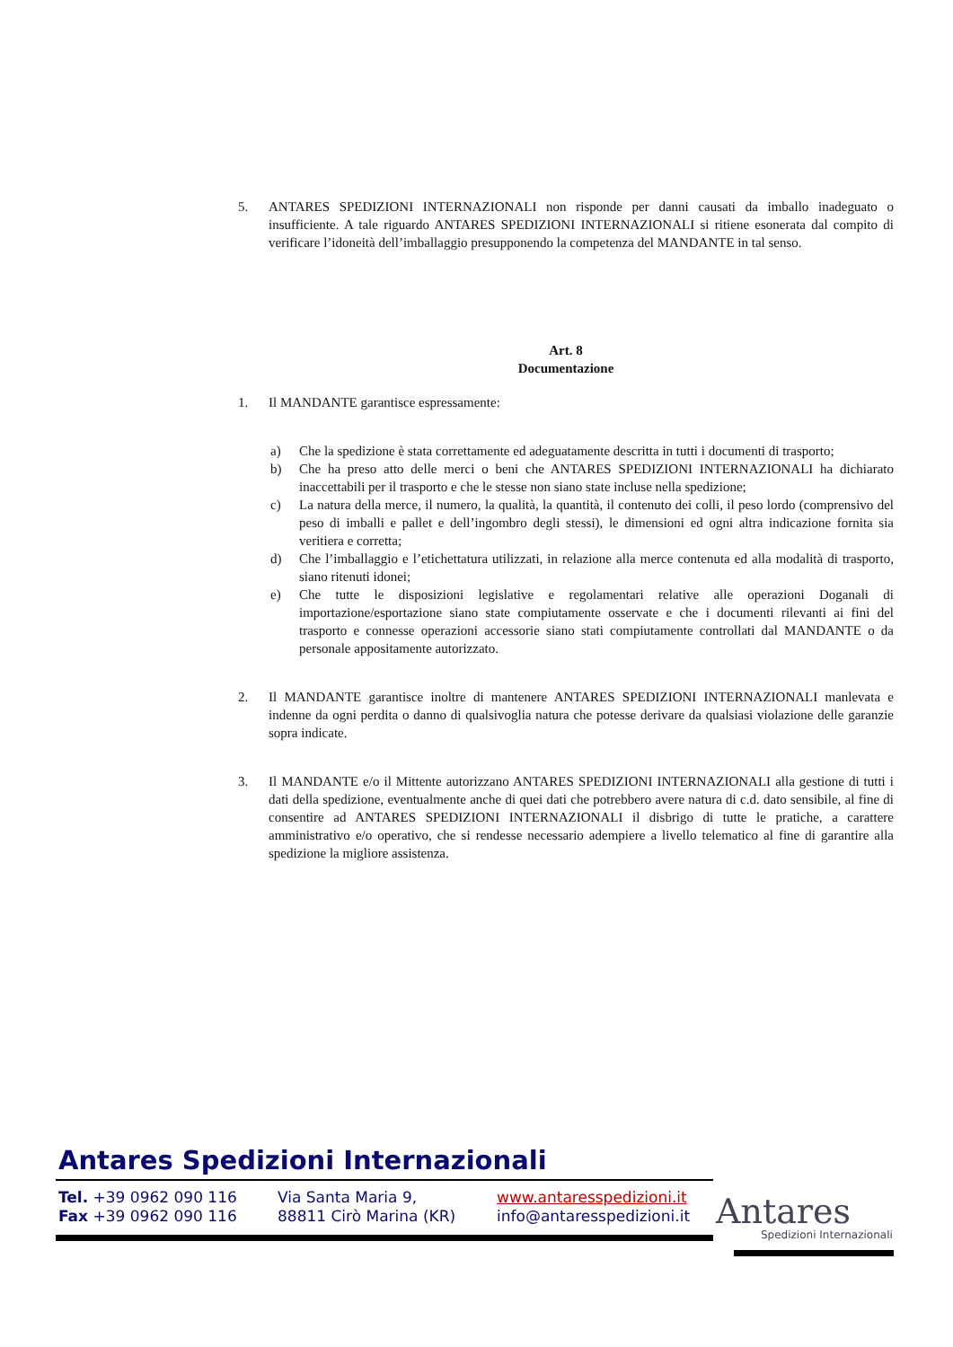5. ANTARES SPEDIZIONI INTERNAZIONALI non risponde per danni causati da imballo inadeguato o insufficiente. A tale riguardo ANTARES SPEDIZIONI INTERNAZIONALI si ritiene esonerata dal compito di verificare l’idoneità dell’imballaggio presupponendo la competenza del MANDANTE in tal senso.
Art. 8
Documentazione
1. Il MANDANTE garantisce espressamente:
a) Che la spedizione è stata correttamente ed adeguatamente descritta in tutti i documenti di trasporto;
b) Che ha preso atto delle merci o beni che ANTARES SPEDIZIONI INTERNAZIONALI ha dichiarato inaccettabili per il trasporto e che le stesse non siano state incluse nella spedizione;
c) La natura della merce, il numero, la qualità, la quantità, il contenuto dei colli, il peso lordo (comprensivo del peso di imballi e pallet e dell’ingombro degli stessi), le dimensioni ed ogni altra indicazione fornita sia veritiera e corretta;
d) Che l’imballaggio e l’etichettatura utilizzati, in relazione alla merce contenuta ed alla modalità di trasporto, siano ritenuti idonei;
e) Che tutte le disposizioni legislative e regolamentari relative alle operazioni Doganali di importazione/esportazione siano state compiutamente osservate e che i documenti rilevanti ai fini del trasporto e connesse operazioni accessorie siano stati compiutamente controllati dal MANDANTE o da personale appositamente autorizzato.
2. Il MANDANTE garantisce inoltre di mantenere ANTARES SPEDIZIONI INTERNAZIONALI manlevata e indenne da ogni perdita o danno di qualsivoglia natura che potesse derivare da qualsiasi violazione delle garanzie sopra indicate.
3. Il MANDANTE e/o il Mittente autorizzano ANTARES SPEDIZIONI INTERNAZIONALI alla gestione di tutti i dati della spedizione, eventualmente anche di quei dati che potrebbero avere natura di c.d. dato sensibile, al fine di consentire ad ANTARES SPEDIZIONI INTERNAZIONALI il disbrigo di tutte le pratiche, a carattere amministrativo e/o operativo, che si rendesse necessario adempiere a livello telematico al fine di garantire alla spedizione la migliore assistenza.
Antares Spedizioni Internazionali
Tel. +39 0962 090 116
Fax +39 0962 090 116
Via Santa Maria 9,
88811 Cirò Marina (KR)
www.antaresspedizioni.it
info@antaresspedizioni.it
Antares
Spedizioni Internazionali